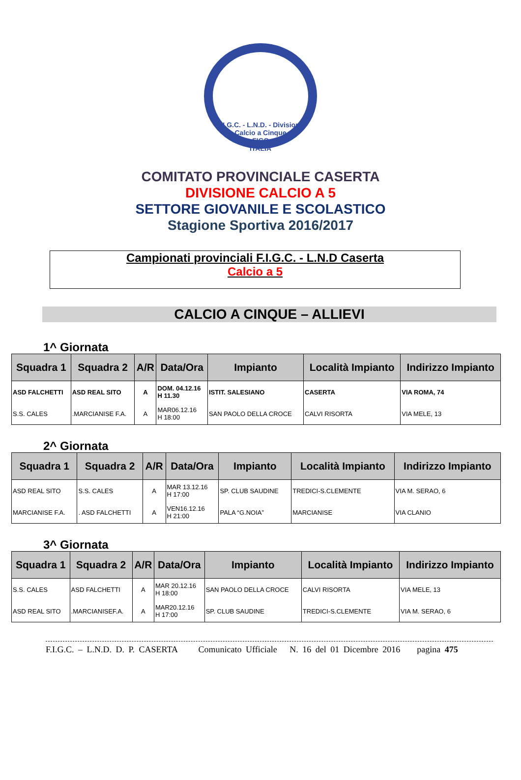F.I.G.C. - L.N.D. - Divisione Calcio a Cinque
FIGC
ITALIA
COMITATO PROVINCIALE CASERTA
DIVISIONE CALCIO A 5
SETTORE GIOVANILE E SCOLASTICO
Stagione Sportiva 2016/2017
Campionati provinciali F.I.G.C. - L.N.D Caserta
Calcio a 5
CALCIO A CINQUE – ALLIEVI
1^ Giornata
| Squadra 1 | Squadra 2 | A/R | Data/Ora | Impianto | Località Impianto | Indirizzo Impianto |
| --- | --- | --- | --- | --- | --- | --- |
| ASD FALCHETTI | ASD REAL SITO | A | DOM. 04.12.16 H 11.30 | ISTIT. SALESIANO | CASERTA | VIA ROMA, 74 |
| S.S. CALES | .MARCIANISE F.A. | A | MAR06.12.16 H 18:00 | SAN PAOLO DELLA CROCE | CALVI RISORTA | VIA MELE, 13 |
2^ Giornata
| Squadra 1 | Squadra 2 | A/R | Data/Ora | Impianto | Località Impianto | Indirizzo Impianto |
| --- | --- | --- | --- | --- | --- | --- |
| ASD REAL SITO | S.S. CALES | A | MAR 13.12.16 H 17:00 | SP. CLUB SAUDINE | TREDICI-S.CLEMENTE | VIA M. SERAO, 6 |
| MARCIANISE F.A. | . ASD FALCHETTI | A | VEN16.12.16 H 21:00 | PALA “G.NOIA” | MARCIANISE | VIA CLANIO |
3^ Giornata
| Squadra 1 | Squadra 2 | A/R | Data/Ora | Impianto | Località Impianto | Indirizzo Impianto |
| --- | --- | --- | --- | --- | --- | --- |
| S.S. CALES | ASD FALCHETTI | A | MAR 20.12.16 H 18:00 | SAN PAOLO DELLA CROCE | CALVI RISORTA | VIA MELE, 13 |
| ASD REAL SITO | .MARCIANISEF.A. | A | MAR20.12.16 H 17:00 | SP. CLUB SAUDINE | TREDICI-S.CLEMENTE | VIA M. SERAO, 6 |
F.I.G.C. – L.N.D. D. P. CASERTA Comunicato Ufficiale N. 16 del 01 Dicembre 2016 pagina 475